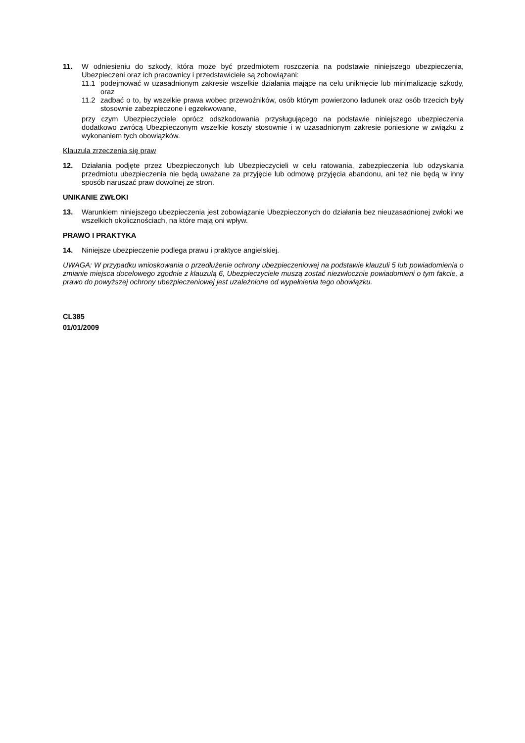11. W odniesieniu do szkody, która może być przedmiotem roszczenia na podstawie niniejszego ubezpieczenia, Ubezpieczeni oraz ich pracownicy i przedstawiciele są zobowiązani:
11.1 podejmować w uzasadnionym zakresie wszelkie działania mające na celu uniknięcie lub minimalizację szkody, oraz
11.2 zadbać o to, by wszelkie prawa wobec przewoźników, osób którym powierzono ładunek oraz osób trzecich były stosownie zabezpieczone i egzekwowane,
przy czym Ubezpieczyciele oprócz odszkodowania przysługującego na podstawie niniejszego ubezpieczenia dodatkowo zwrócą Ubezpieczonym wszelkie koszty stosownie i w uzasadnionym zakresie poniesione w związku z wykonaniem tych obowiązków.
Klauzula zrzeczenia się praw
12. Działania podjęte przez Ubezpieczonych lub Ubezpieczycieli w celu ratowania, zabezpieczenia lub odzyskania przedmiotu ubezpieczenia nie będą uważane za przyjęcie lub odmowę przyjęcia abandonu, ani też nie będą w inny sposób naruszać praw dowolnej ze stron.
UNIKANIE ZWŁOKI
13. Warunkiem niniejszego ubezpieczenia jest zobowiązanie Ubezpieczonych do działania bez nieuzasadnionej zwłoki we wszelkich okolicznościach, na które mają oni wpływ.
PRAWO I PRAKTYKA
14. Niniejsze ubezpieczenie podlega prawu i praktyce angielskiej.
UWAGA: W przypadku wnioskowania o przedłużenie ochrony ubezpieczeniowej na podstawie klauzuli 5 lub powiadomienia o zmianie miejsca docelowego zgodnie z klauzulą 6, Ubezpieczyciele muszą zostać niezwłocznie powiadomieni o tym fakcie, a prawo do powyższej ochrony ubezpieczeniowej jest uzależnione od wypełnienia tego obowiązku.
CL385
01/01/2009